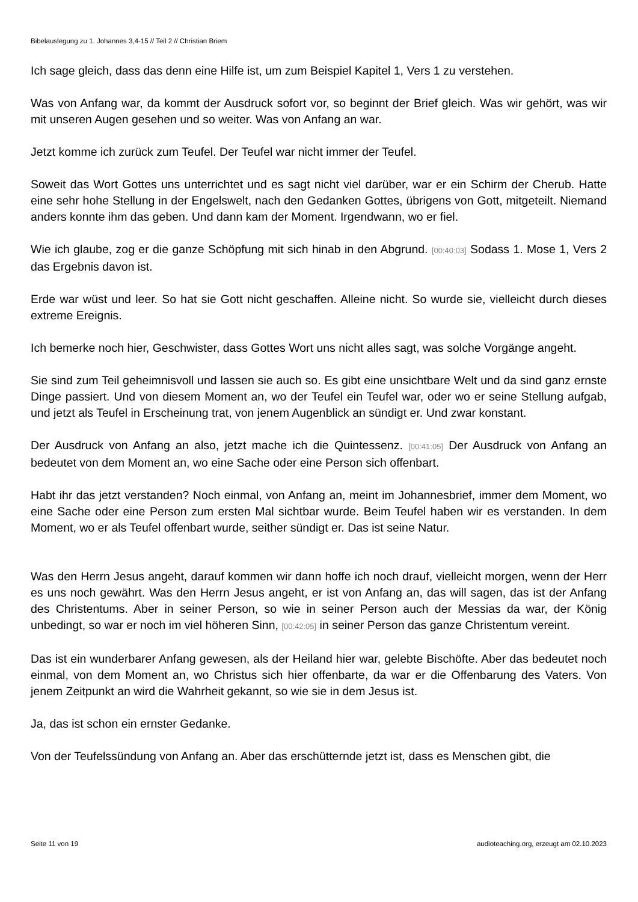Bibelauslegung zu 1. Johannes 3,4-15 // Teil 2 // Christian Briem
Ich sage gleich, dass das denn eine Hilfe ist, um zum Beispiel Kapitel 1, Vers 1 zu verstehen.
Was von Anfang war, da kommt der Ausdruck sofort vor, so beginnt der Brief gleich. Was wir gehört, was wir mit unseren Augen gesehen und so weiter. Was von Anfang an war.
Jetzt komme ich zurück zum Teufel. Der Teufel war nicht immer der Teufel.
Soweit das Wort Gottes uns unterrichtet und es sagt nicht viel darüber, war er ein Schirm der Cherub. Hatte eine sehr hohe Stellung in der Engelswelt, nach den Gedanken Gottes, übrigens von Gott, mitgeteilt. Niemand anders konnte ihm das geben. Und dann kam der Moment. Irgendwann, wo er fiel.
Wie ich glaube, zog er die ganze Schöpfung mit sich hinab in den Abgrund. [00:40:03] Sodass 1. Mose 1, Vers 2 das Ergebnis davon ist.
Erde war wüst und leer. So hat sie Gott nicht geschaffen. Alleine nicht. So wurde sie, vielleicht durch dieses extreme Ereignis.
Ich bemerke noch hier, Geschwister, dass Gottes Wort uns nicht alles sagt, was solche Vorgänge angeht.
Sie sind zum Teil geheimnisvoll und lassen sie auch so. Es gibt eine unsichtbare Welt und da sind ganz ernste Dinge passiert. Und von diesem Moment an, wo der Teufel ein Teufel war, oder wo er seine Stellung aufgab, und jetzt als Teufel in Erscheinung trat, von jenem Augenblick an sündigt er. Und zwar konstant.
Der Ausdruck von Anfang an also, jetzt mache ich die Quintessenz. [00:41:05] Der Ausdruck von Anfang an bedeutet von dem Moment an, wo eine Sache oder eine Person sich offenbart.
Habt ihr das jetzt verstanden? Noch einmal, von Anfang an, meint im Johannesbrief, immer dem Moment, wo eine Sache oder eine Person zum ersten Mal sichtbar wurde. Beim Teufel haben wir es verstanden. In dem Moment, wo er als Teufel offenbart wurde, seither sündigt er. Das ist seine Natur.
Was den Herrn Jesus angeht, darauf kommen wir dann hoffe ich noch drauf, vielleicht morgen, wenn der Herr es uns noch gewährt. Was den Herrn Jesus angeht, er ist von Anfang an, das will sagen, das ist der Anfang des Christentums. Aber in seiner Person, so wie in seiner Person auch der Messias da war, der König unbedingt, so war er noch im viel höheren Sinn, [00:42:05] in seiner Person das ganze Christentum vereint.
Das ist ein wunderbarer Anfang gewesen, als der Heiland hier war, gelebte Bischöfte. Aber das bedeutet noch einmal, von dem Moment an, wo Christus sich hier offenbarte, da war er die Offenbarung des Vaters. Von jenem Zeitpunkt an wird die Wahrheit gekannt, so wie sie in dem Jesus ist.
Ja, das ist schon ein ernster Gedanke.
Von der Teufelssündung von Anfang an. Aber das erschütternde jetzt ist, dass es Menschen gibt, die
Seite 11 von 19 audioteaching.org, erzeugt am 02.10.2023